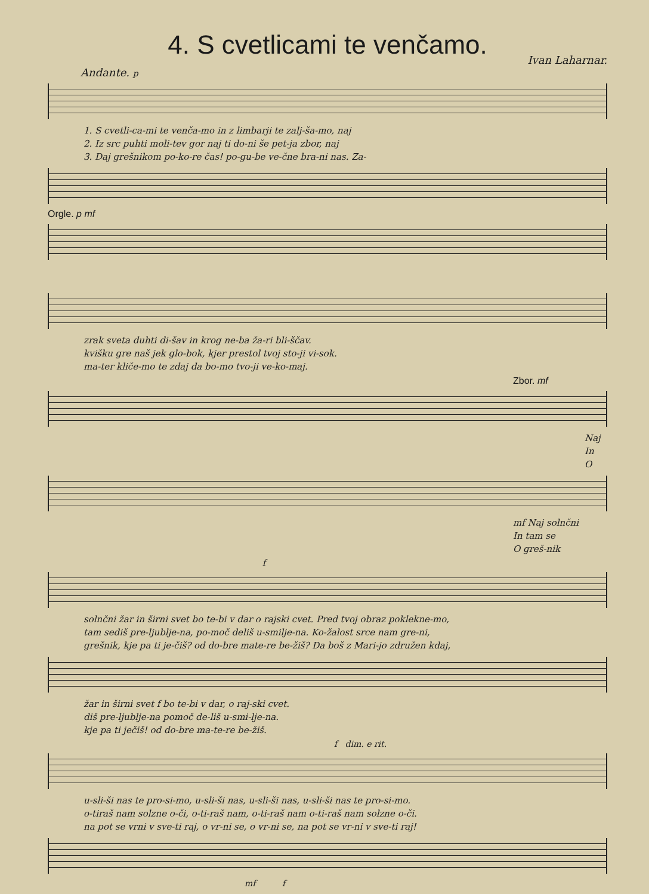4. S cvetlicami te venčamo.
Ivan Laharnar.
Andante. p
1. S cvetli-ca-mi te venča-mo in z limbarji te zalj-ša-mo, naj
2. Iz src puhti moli-tev gor naj ti do-ni še pet-ja zbor, naj
3. Daj grešnikom po-ko-re čas! po-gu-be ve-čne bra-ni nas. Za-
Orgle. p mf
zrak sveta duhti di-šav in krog ne-ba ža-ri bli-ščav.
kvišku gre naš jek glo-bok, kjer prestol tvoj sto-ji vi-sok.
ma-ter kliče-mo te zdaj da bo-mo tvo-ji ve-ko-maj.
Zbor. mf
Naj
In
O
mf Naj solnčni
In tam se
O greš-nik
f
solnčni žar in širni svet bo te-bi v dar o rajski cvet. Pred tvoj obraz poklekne-mo,
tam sediš pre-ljublje-na, po-moč deliš u-smilje-na. Ko-žalost srce nam gre-ni,
grešnik, kje pa ti je-čiš? od do-bre mate-re be-žiš? Da boš z Mari-jo združen kdaj,
žar in širni svet f bo te-bi v dar, o raj-ski cvet.
diš pre-ljublje-na pomoč de-liš u-smi-lje-na.
kje pa ti ječiš! od do-bre ma-te-re be-žiš.
f dim. e rit.
u-sli-ši nas te pro-si-mo, u-sli-ši nas, u-sli-ši nas, u-sli-ši nas te pro-si-mo.
o-tiraš nam solzne o-či, o-ti-raš nam, o-ti-raš nam o-ti-raš nam solzne o-či.
na pot se vrni v sve-ti raj, o vr-ni se, o vr-ni se, na pot se vr-ni v sve-ti raj!
mf f